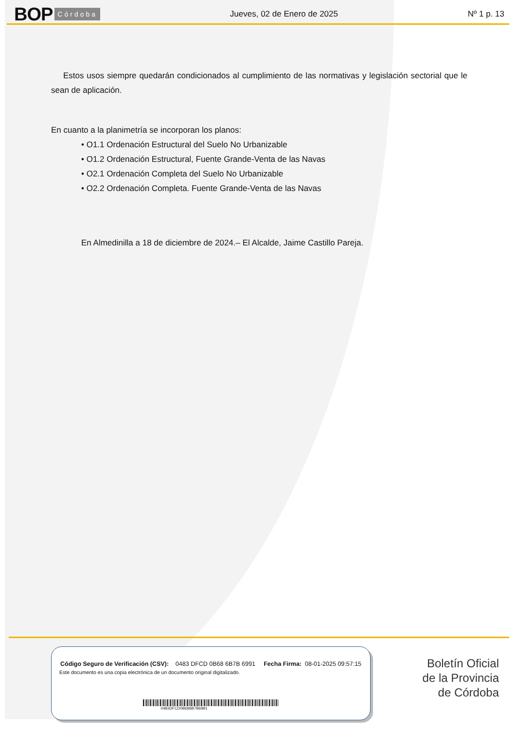BOP Córdoba Jueves, 02 de Enero de 2025 Nº 1 p. 13
Estos usos siempre quedarán condicionados al cumplimiento de las normativas y legislación sectorial que le sean de aplicación.
En cuanto a la planimetría se incorporan los planos:
• O1.1 Ordenación Estructural del Suelo No Urbanizable
• O1.2 Ordenación Estructural, Fuente Grande-Venta de las Navas
• O2.1 Ordenación Completa del Suelo No Urbanizable
• O2.2 Ordenación Completa. Fuente Grande-Venta de las Navas
En Almedinilla a 18 de diciembre de 2024.– El Alcalde, Jaime Castillo Pareja.
Código Seguro de Verificación (CSV): 0483 DFCD 0B68 6B7B 6991 Fecha Firma: 08-01-2025 09:57:15
Este documento es una copia electrónica de un documento original digitalizado.
0483DFCD0B686B7B6991
Boletín Oficial
de la Provincia
de Córdoba